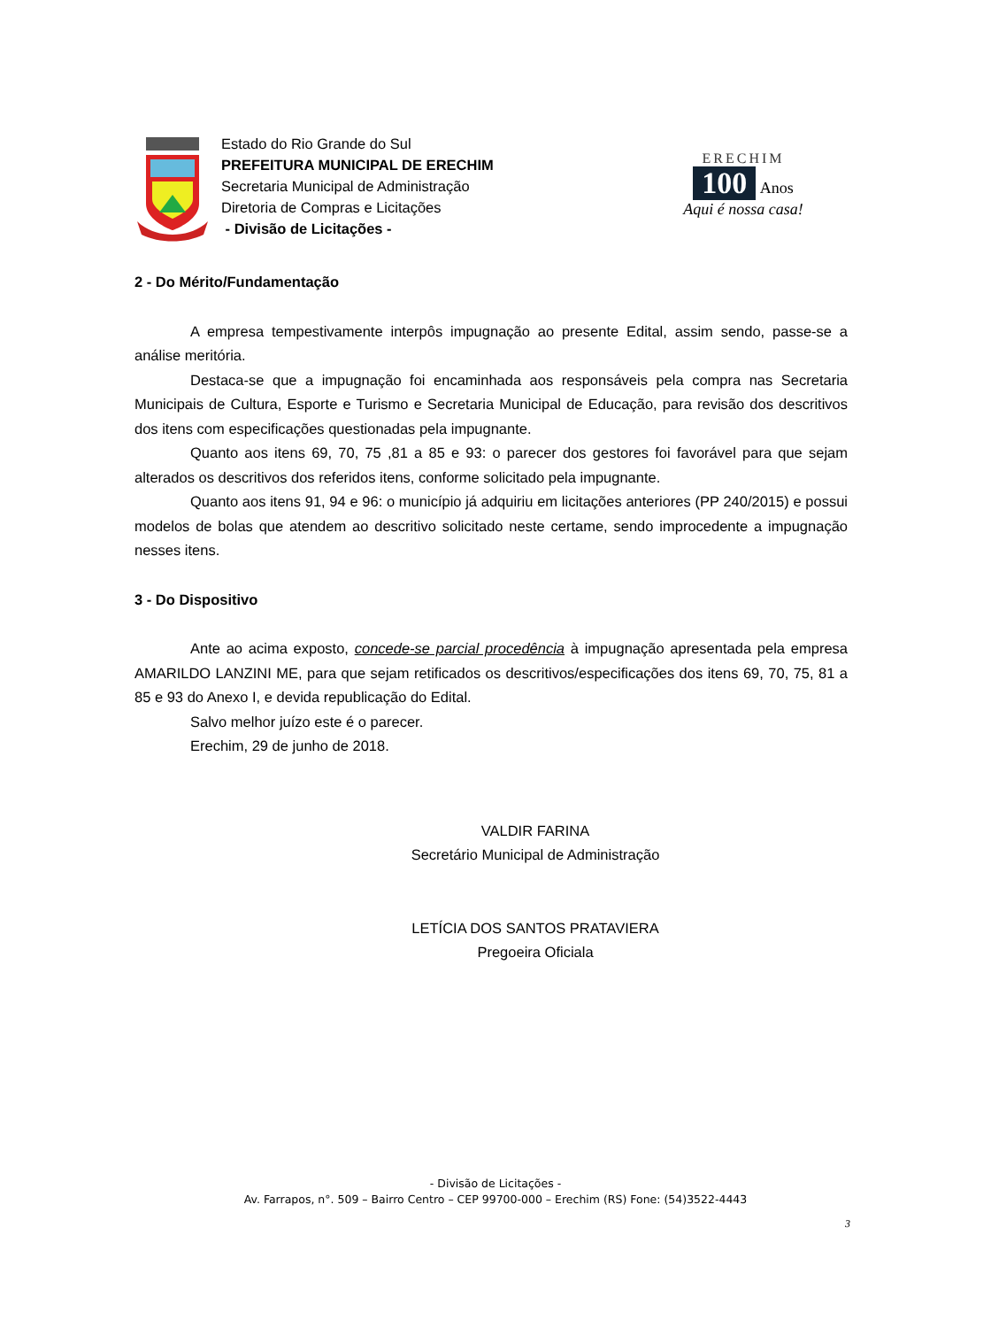Estado do Rio Grande do Sul
PREFEITURA MUNICIPAL DE ERECHIM
Secretaria Municipal de Administração
Diretoria de Compras e Licitações
- Divisão de Licitações -
ERECHIM
100
Anos
Aqui é nossa casa!
2 - Do Mérito/Fundamentação
A empresa tempestivamente interpôs impugnação ao presente Edital, assim sendo, passe-se a análise meritória.
Destaca-se que a impugnação foi encaminhada aos responsáveis pela compra nas Secretaria Municipais de Cultura, Esporte e Turismo e Secretaria Municipal de Educação, para revisão dos descritivos dos itens com especificações questionadas pela impugnante.
Quanto aos itens 69, 70, 75 ,81 a 85 e 93: o parecer dos gestores foi favorável para que sejam alterados os descritivos dos referidos itens, conforme solicitado pela impugnante.
Quanto aos itens 91, 94 e 96: o município já adquiriu em licitações anteriores (PP 240/2015) e possui modelos de bolas que atendem ao descritivo solicitado neste certame, sendo improcedente a impugnação nesses itens.
3 - Do Dispositivo
Ante ao acima exposto, concede-se parcial procedência à impugnação apresentada pela empresa AMARILDO LANZINI ME, para que sejam retificados os descritivos/especificações dos itens 69, 70, 75, 81 a 85 e 93 do Anexo I, e devida republicação do Edital.
Salvo melhor juízo este é o parecer.
Erechim, 29 de junho de 2018.
VALDIR FARINA
Secretário Municipal de Administração
LETÍCIA DOS SANTOS PRATAVIERA
Pregoeira Oficiala
- Divisão de Licitações -
Av. Farrapos, n°. 509 – Bairro Centro – CEP 99700-000 – Erechim (RS) Fone: (54)3522-4443
3